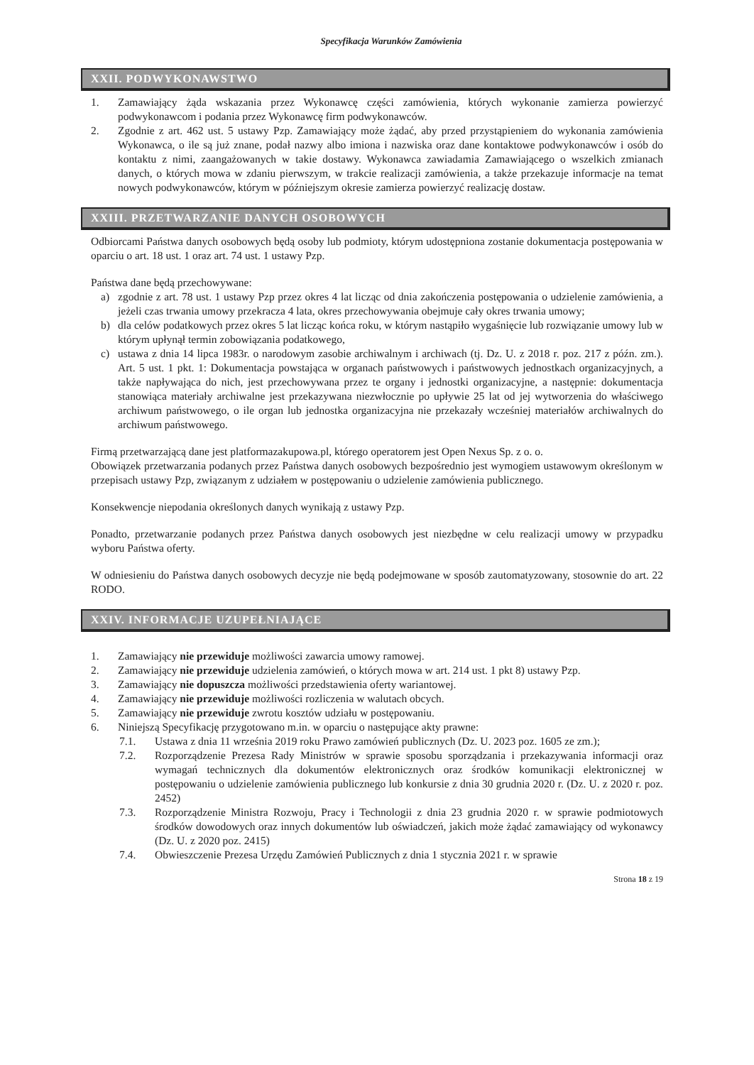Specyfikacja Warunków Zamówienia
XXII. PODWYKONAWSTWO
1. Zamawiający żąda wskazania przez Wykonawcę części zamówienia, których wykonanie zamierza powierzyć podwykonawcom i podania przez Wykonawcę firm podwykonawców.
2. Zgodnie z art. 462 ust. 5 ustawy Pzp. Zamawiający może żądać, aby przed przystąpieniem do wykonania zamówienia Wykonawca, o ile są już znane, podał nazwy albo imiona i nazwiska oraz dane kontaktowe podwykonawców i osób do kontaktu z nimi, zaangażowanych w takie dostawy. Wykonawca zawiadamia Zamawiającego o wszelkich zmianach danych, o których mowa w zdaniu pierwszym, w trakcie realizacji zamówienia, a także przekazuje informacje na temat nowych podwykonawców, którym w późniejszym okresie zamierza powierzyć realizację dostaw.
XXIII. PRZETWARZANIE DANYCH OSOBOWYCH
Odbiorcami Państwa danych osobowych będą osoby lub podmioty, którym udostępniona zostanie dokumentacja postępowania w oparciu o art. 18 ust. 1 oraz art. 74 ust. 1 ustawy Pzp.
Państwa dane będą przechowywane:
a) zgodnie z art. 78 ust. 1 ustawy Pzp przez okres 4 lat licząc od dnia zakończenia postępowania o udzielenie zamówienia, a jeżeli czas trwania umowy przekracza 4 lata, okres przechowywania obejmuje cały okres trwania umowy;
b) dla celów podatkowych przez okres 5 lat licząc końca roku, w którym nastąpiło wygaśnięcie lub rozwiązanie umowy lub w którym upłynął termin zobowiązania podatkowego,
c) ustawa z dnia 14 lipca 1983r. o narodowym zasobie archiwalnym i archiwach (tj. Dz. U. z 2018 r. poz. 217 z późn. zm.). Art. 5 ust. 1 pkt. 1: Dokumentacja powstająca w organach państwowych i państwowych jednostkach organizacyjnych, a także napływająca do nich, jest przechowywana przez te organy i jednostki organizacyjne, a następnie: dokumentacja stanowiąca materiały archiwalne jest przekazywana niezwłocznie po upływie 25 lat od jej wytworzenia do właściwego archiwum państwowego, o ile organ lub jednostka organizacyjna nie przekazały wcześniej materiałów archiwalnych do archiwum państwowego.
Firmą przetwarzającą dane jest platformazakupowa.pl, którego operatorem jest Open Nexus Sp. z o. o.
Obowiązek przetwarzania podanych przez Państwa danych osobowych bezpośrednio jest wymogiem ustawowym określonym w przepisach ustawy Pzp, związanym z udziałem w postępowaniu o udzielenie zamówienia publicznego.
Konsekwencje niepodania określonych danych wynikają z ustawy Pzp.
Ponadto, przetwarzanie podanych przez Państwa danych osobowych jest niezbędne w celu realizacji umowy w przypadku wyboru Państwa oferty.
W odniesieniu do Państwa danych osobowych decyzje nie będą podejmowane w sposób zautomatyzowany, stosownie do art. 22 RODO.
XXIV. INFORMACJE UZUPEŁNIAJĄCE
1. Zamawiający nie przewiduje możliwości zawarcia umowy ramowej.
2. Zamawiający nie przewiduje udzielenia zamówień, o których mowa w art. 214 ust. 1 pkt 8) ustawy Pzp.
3. Zamawiający nie dopuszcza możliwości przedstawienia oferty wariantowej.
4. Zamawiający nie przewiduje możliwości rozliczenia w walutach obcych.
5. Zamawiający nie przewiduje zwrotu kosztów udziału w postępowaniu.
6. Niniejszą Specyfikację przygotowano m.in. w oparciu o następujące akty prawne:
7.1. Ustawa z dnia 11 września 2019 roku Prawo zamówień publicznych (Dz. U. 2023 poz. 1605 ze zm.);
7.2. Rozporządzenie Prezesa Rady Ministrów w sprawie sposobu sporządzania i przekazywania informacji oraz wymagań technicznych dla dokumentów elektronicznych oraz środków komunikacji elektronicznej w postępowaniu o udzielenie zamówienia publicznego lub konkursie z dnia 30 grudnia 2020 r. (Dz. U. z 2020 r. poz. 2452)
7.3. Rozporządzenie Ministra Rozwoju, Pracy i Technologii z dnia 23 grudnia 2020 r. w sprawie podmiotowych środków dowodowych oraz innych dokumentów lub oświadczeń, jakich może żądać zamawiający od wykonawcy (Dz. U. z 2020 poz. 2415)
7.4. Obwieszczenie Prezesa Urzędu Zamówień Publicznych z dnia 1 stycznia 2021 r. w sprawie
Strona 18 z 19